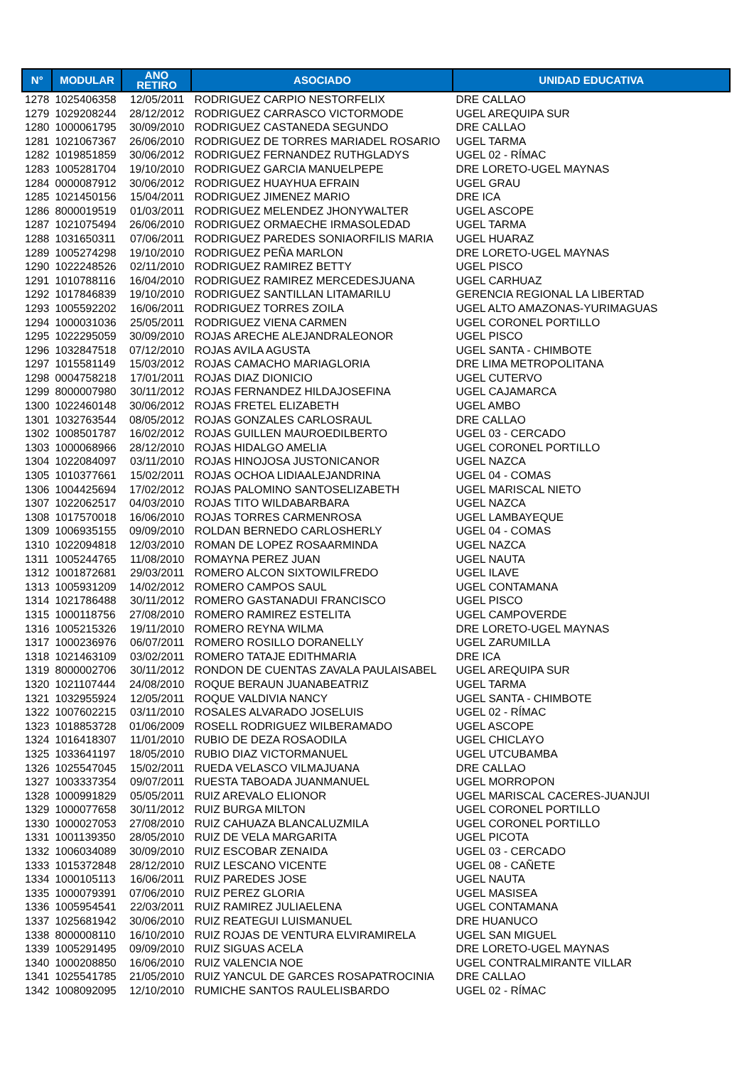| N° | MODULAR | ANO RETIRO | ASOCIADO | UNIDAD EDUCATIVA |
| --- | --- | --- | --- | --- |
| 1278 | 1025406358 | 12/05/2011 | RODRIGUEZ CARPIO NESTORFELIX | DRE CALLAO |
| 1279 | 1029208244 | 28/12/2012 | RODRIGUEZ CARRASCO VICTORMODE | UGEL AREQUIPA SUR |
| 1280 | 1000061795 | 30/09/2010 | RODRIGUEZ CASTANEDA SEGUNDO | DRE CALLAO |
| 1281 | 1021067367 | 26/06/2010 | RODRIGUEZ DE TORRES MARIADEL ROSARIO | UGEL TARMA |
| 1282 | 1019851859 | 30/06/2012 | RODRIGUEZ FERNANDEZ RUTHGLADYS | UGEL 02 - RÍMAC |
| 1283 | 1005281704 | 19/10/2010 | RODRIGUEZ GARCIA MANUELPEPE | DRE LORETO-UGEL MAYNAS |
| 1284 | 0000087912 | 30/06/2012 | RODRIGUEZ HUAYHUA EFRAIN | UGEL GRAU |
| 1285 | 1021450156 | 15/04/2011 | RODRIGUEZ JIMENEZ MARIO | DRE ICA |
| 1286 | 8000019519 | 01/03/2011 | RODRIGUEZ MELENDEZ JHONYWALTER | UGEL ASCOPE |
| 1287 | 1021075494 | 26/06/2010 | RODRIGUEZ ORMAECHE IRMASOLEDAD | UGEL TARMA |
| 1288 | 1031650311 | 07/06/2011 | RODRIGUEZ PAREDES SONIAORFILIS MARIA | UGEL HUARAZ |
| 1289 | 1005274298 | 19/10/2010 | RODRIGUEZ PEÑA MARLON | DRE LORETO-UGEL MAYNAS |
| 1290 | 1022248526 | 02/11/2010 | RODRIGUEZ RAMIREZ BETTY | UGEL PISCO |
| 1291 | 1010788116 | 16/04/2010 | RODRIGUEZ RAMIREZ MERCEDESJUANA | UGEL CARHUAZ |
| 1292 | 1017846839 | 19/10/2010 | RODRIGUEZ SANTILLAN LITAMARILU | GERENCIA REGIONAL LA LIBERTAD |
| 1293 | 1005592202 | 16/06/2011 | RODRIGUEZ TORRES ZOILA | UGEL ALTO AMAZONAS-YURIMAGUAS |
| 1294 | 1000031036 | 25/05/2011 | RODRIGUEZ VIENA CARMEN | UGEL CORONEL PORTILLO |
| 1295 | 1022295059 | 30/09/2010 | ROJAS ARECHE ALEJANDRALEONOR | UGEL PISCO |
| 1296 | 1032847518 | 07/12/2010 | ROJAS AVILA AGUSTA | UGEL SANTA - CHIMBOTE |
| 1297 | 1015581149 | 15/03/2012 | ROJAS CAMACHO MARIAGLORIA | DRE LIMA METROPOLITANA |
| 1298 | 0004758218 | 17/01/2011 | ROJAS DIAZ DIONICIO | UGEL CUTERVO |
| 1299 | 8000007980 | 30/11/2012 | ROJAS FERNANDEZ HILDAJOSEFINA | UGEL CAJAMARCA |
| 1300 | 1022460148 | 30/06/2012 | ROJAS FRETEL ELIZABETH | UGEL AMBO |
| 1301 | 1032763544 | 08/05/2012 | ROJAS GONZALES CARLOSRAUL | DRE CALLAO |
| 1302 | 1008501787 | 16/02/2012 | ROJAS GUILLEN MAUROEDILBERTO | UGEL 03 - CERCADO |
| 1303 | 1000068966 | 28/12/2010 | ROJAS HIDALGO AMELIA | UGEL CORONEL PORTILLO |
| 1304 | 1022084097 | 03/11/2010 | ROJAS HINOJOSA JUSTONICANOR | UGEL NAZCA |
| 1305 | 1010377661 | 15/02/2011 | ROJAS OCHOA LIDIAALEJANDRINA | UGEL 04 - COMAS |
| 1306 | 1004425694 | 17/02/2012 | ROJAS PALOMINO SANTOSELIZABETH | UGEL MARISCAL NIETO |
| 1307 | 1022062517 | 04/03/2010 | ROJAS TITO WILDABARBARA | UGEL NAZCA |
| 1308 | 1017570018 | 16/06/2010 | ROJAS TORRES CARMENROSA | UGEL LAMBAYEQUE |
| 1309 | 1006935155 | 09/09/2010 | ROLDAN BERNEDO CARLOSHERLY | UGEL 04 - COMAS |
| 1310 | 1022094818 | 12/03/2010 | ROMAN DE LOPEZ ROSAARMINDA | UGEL NAZCA |
| 1311 | 1005244765 | 11/08/2010 | ROMAYNA PEREZ JUAN | UGEL NAUTA |
| 1312 | 1001872681 | 29/03/2011 | ROMERO ALCON SIXTOWILFREDO | UGEL ILAVE |
| 1313 | 1005931209 | 14/02/2012 | ROMERO CAMPOS SAUL | UGEL CONTAMANA |
| 1314 | 1021786488 | 30/11/2012 | ROMERO GASTANADUI FRANCISCO | UGEL PISCO |
| 1315 | 1000118756 | 27/08/2010 | ROMERO RAMIREZ ESTELITA | UGEL CAMPOVERDE |
| 1316 | 1005215326 | 19/11/2010 | ROMERO REYNA WILMA | DRE LORETO-UGEL MAYNAS |
| 1317 | 1000236976 | 06/07/2011 | ROMERO ROSILLO DORANELLY | UGEL ZARUMILLA |
| 1318 | 1021463109 | 03/02/2011 | ROMERO TATAJE EDITHMARIA | DRE ICA |
| 1319 | 8000002706 | 30/11/2012 | RONDON DE CUENTAS ZAVALA PAULAISABEL | UGEL AREQUIPA SUR |
| 1320 | 1021107444 | 24/08/2010 | ROQUE BERAUN JUANABEATRIZ | UGEL TARMA |
| 1321 | 1032955924 | 12/05/2011 | ROQUE VALDIVIA NANCY | UGEL SANTA - CHIMBOTE |
| 1322 | 1007602215 | 03/11/2010 | ROSALES ALVARADO JOSELUIS | UGEL 02 - RÍMAC |
| 1323 | 1018853728 | 01/06/2009 | ROSELL RODRIGUEZ WILBERAMADO | UGEL ASCOPE |
| 1324 | 1016418307 | 11/01/2010 | RUBIO DE DEZA ROSAODILA | UGEL CHICLAYO |
| 1325 | 1033641197 | 18/05/2010 | RUBIO DIAZ VICTORMANUEL | UGEL UTCUBAMBA |
| 1326 | 1025547045 | 15/02/2011 | RUEDA VELASCO VILMAJUANA | DRE CALLAO |
| 1327 | 1003337354 | 09/07/2011 | RUESTA TABOADA JUANMANUEL | UGEL MORROPON |
| 1328 | 1000991829 | 05/05/2011 | RUIZ AREVALO ELIONOR | UGEL MARISCAL CACERES-JUANJUI |
| 1329 | 1000077658 | 30/11/2012 | RUIZ BURGA MILTON | UGEL CORONEL PORTILLO |
| 1330 | 1000027053 | 27/08/2010 | RUIZ CAHUAZA BLANCALUZMILA | UGEL CORONEL PORTILLO |
| 1331 | 1001139350 | 28/05/2010 | RUIZ DE VELA MARGARITA | UGEL PICOTA |
| 1332 | 1006034089 | 30/09/2010 | RUIZ ESCOBAR ZENAIDA | UGEL 03 - CERCADO |
| 1333 | 1015372848 | 28/12/2010 | RUIZ LESCANO VICENTE | UGEL 08 - CAÑETE |
| 1334 | 1000105113 | 16/06/2011 | RUIZ PAREDES JOSE | UGEL NAUTA |
| 1335 | 1000079391 | 07/06/2010 | RUIZ PEREZ GLORIA | UGEL MASISEA |
| 1336 | 1005954541 | 22/03/2011 | RUIZ RAMIREZ JULIAELENA | UGEL CONTAMANA |
| 1337 | 1025681942 | 30/06/2010 | RUIZ REATEGUI LUISMANUEL | DRE HUANUCO |
| 1338 | 8000008110 | 16/10/2010 | RUIZ ROJAS DE VENTURA ELVIRAMIRELA | UGEL SAN MIGUEL |
| 1339 | 1005291495 | 09/09/2010 | RUIZ SIGUAS ACELA | DRE LORETO-UGEL MAYNAS |
| 1340 | 1000208850 | 16/06/2010 | RUIZ VALENCIA NOE | UGEL CONTRALMIRANTE VILLAR |
| 1341 | 1025541785 | 21/05/2010 | RUIZ YANCUL DE GARCES ROSAPATROCINIA | DRE CALLAO |
| 1342 | 1008092095 | 12/10/2010 | RUMICHE SANTOS RAULELISBARDO | UGEL 02 - RÍMAC |